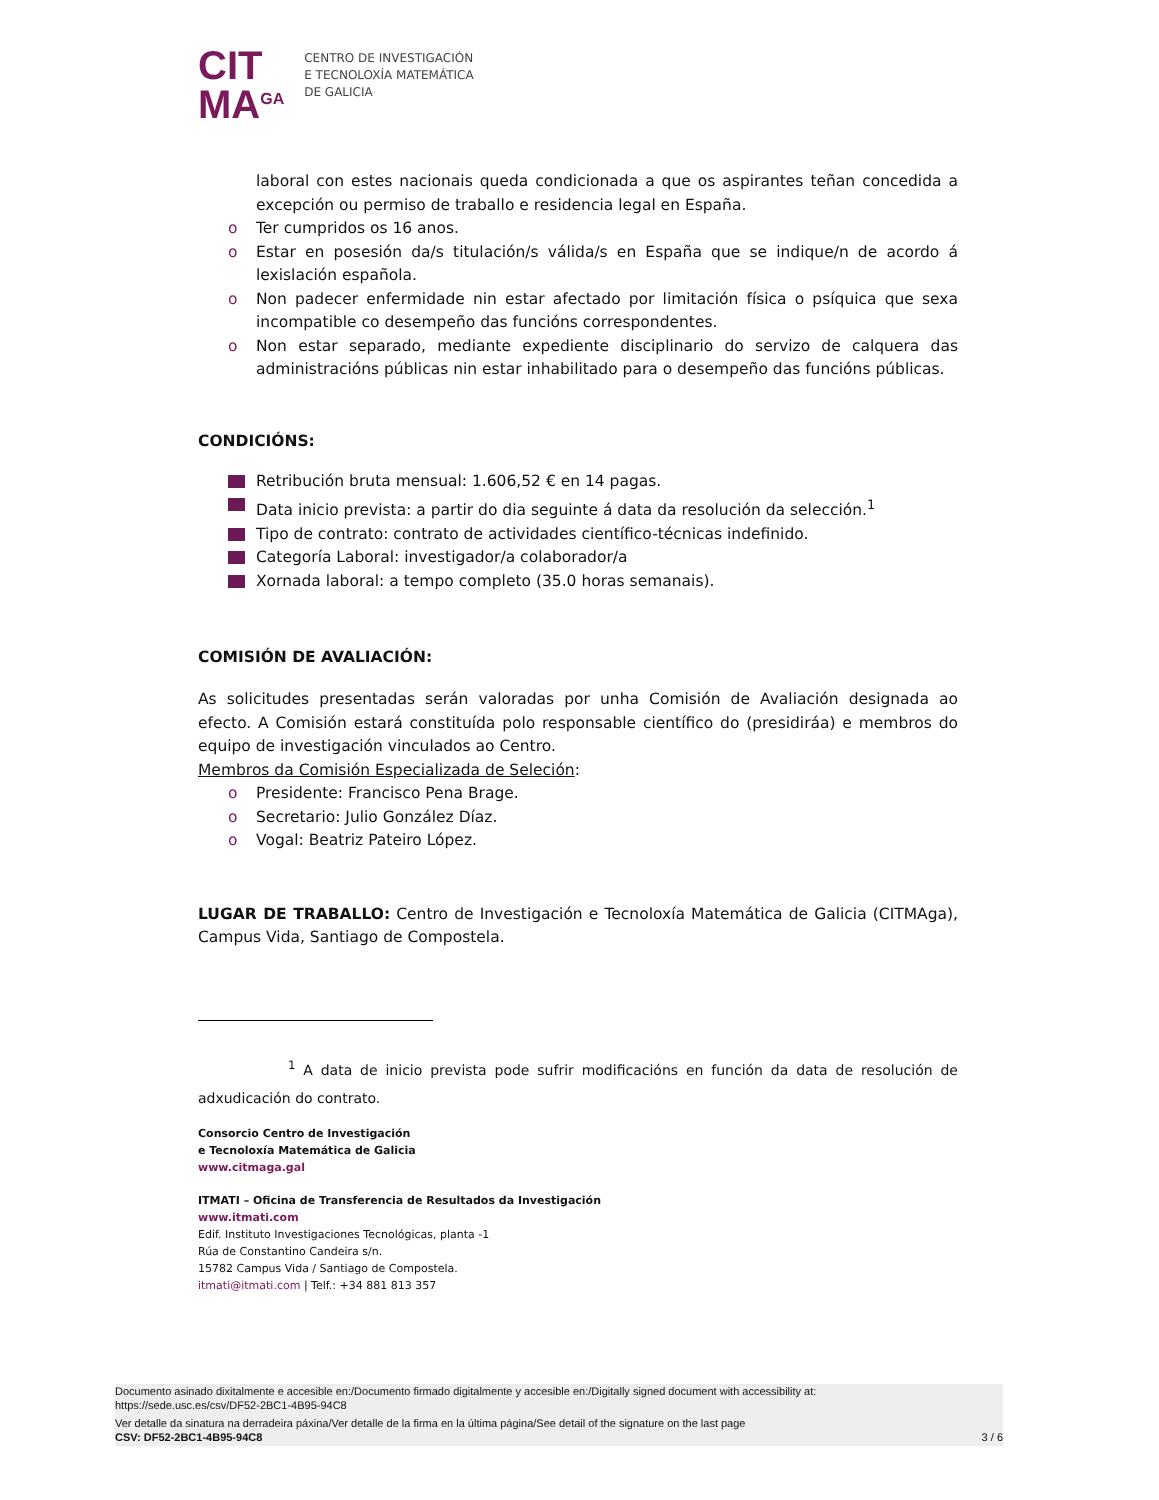CIT
MA<sup>GA</sup>
CENTRO DE INVESTIGACIÓN
E TECNOLOXÍA MATEMÁTICA
DE GALICIA
laboral con estes nacionais queda condicionada a que os aspirantes teñan concedida a excepción ou permiso de traballo e residencia legal en España.
o Ter cumpridos os 16 anos.
o Estar en posesión da/s titulación/s válida/s en España que se indique/n de acordo á lexislación española.
o Non padecer enfermidade nin estar afectado por limitación física o psíquica que sexa incompatible co desempeño das funcións correspondentes.
o Non estar separado, mediante expediente disciplinario do servizo de calquera das administracións públicas nin estar inhabilitado para o desempeño das funcións públicas.
CONDICIÓNS:
Retribución bruta mensual: 1.606,52 € en 14 pagas.
Data inicio prevista: a partir do dia seguinte á data da resolución da selección.<sup>1</sup>
Tipo de contrato: contrato de actividades científico-técnicas indefinido.
Categoría Laboral: investigador/a colaborador/a
Xornada laboral: a tempo completo (35.0 horas semanais).
COMISIÓN DE AVALIACIÓN:
As solicitudes presentadas serán valoradas por unha Comisión de Avaliación designada ao efecto. A Comisión estará constituída polo responsable científico do (presidiráa) e membros do equipo de investigación vinculados ao Centro.
Membros da Comisión Especializada de Seleción:
o Presidente: Francisco Pena Brage.
o Secretario: Julio González Díaz.
o Vogal: Beatriz Pateiro López.
LUGAR DE TRABALLO: Centro de Investigación e Tecnoloxía Matemática de Galicia (CITMAga), Campus Vida, Santiago de Compostela.
<sup>1</sup> A data de inicio prevista pode sufrir modificacións en función da data de resolución de adxudicación do contrato.
Consorcio Centro de Investigación
e Tecnoloxía Matemática de Galicia
www.citmaga.gal
ITMATI – Oficina de Transferencia de Resultados da Investigación
www.itmati.com
Edif. Instituto Investigaciones Tecnológicas, planta -1
Rúa de Constantino Candeira s/n.
15782 Campus Vida / Santiago de Compostela.
itmati@itmati.com | Telf.: +34 881 813 357
Documento asinado dixitalmente e accesible en:/Documento firmado digitalmente y accesible en:/Digitally signed document with accessibility at:
https://sede.usc.es/csv/DF52-2BC1-4B95-94C8
Ver detalle da sinatura na derradeira páxina/Ver detalle de la firma en la última página/See detail of the signature on the last page
CSV: DF52-2BC1-4B95-94C8 3 / 6